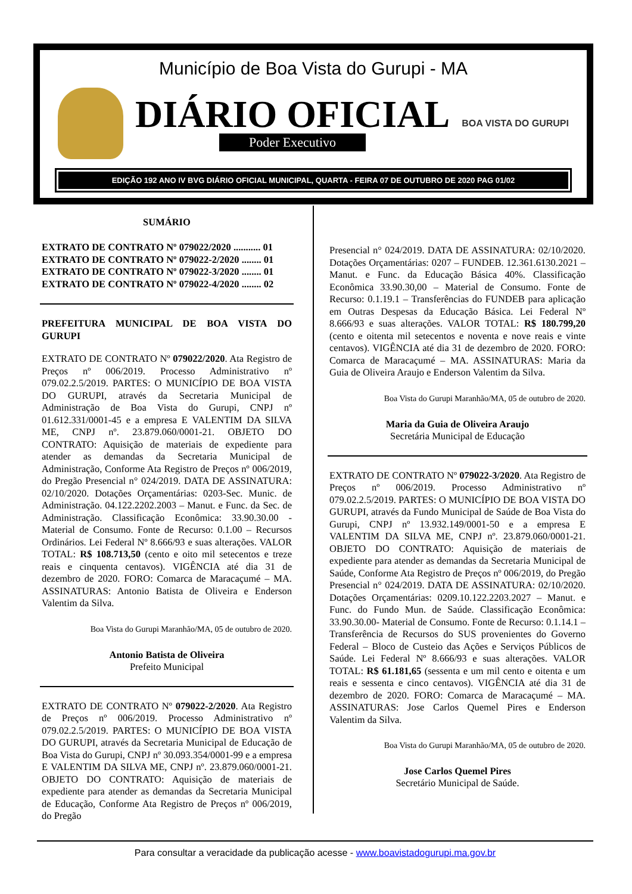Município de Boa Vista do Gurupi - MA
DIÁRIO OFICIAL
Poder Executivo
BOA VISTA DO GURUPI
EDIÇÃO 192 ANO IV BVG DIÁRIO OFICIAL MUNICIPAL, QUARTA - FEIRA 07 DE OUTUBRO DE 2020 PAG 01/02
SUMÁRIO
EXTRATO DE CONTRATO Nº 079022/2020 ........... 01
EXTRATO DE CONTRATO Nº 079022-2/2020 ........ 01
EXTRATO DE CONTRATO Nº 079022-3/2020 ........ 01
EXTRATO DE CONTRATO Nº 079022-4/2020 ........ 02
PREFEITURA MUNICIPAL DE BOA VISTA DO GURUPI
EXTRATO DE CONTRATO Nº 079022/2020. Ata Registro de Preços nº 006/2019. Processo Administrativo nº 079.02.2.5/2019. PARTES: O MUNICÍPIO DE BOA VISTA DO GURUPI, através da Secretaria Municipal de Administração de Boa Vista do Gurupi, CNPJ nº 01.612.331/0001-45 e a empresa E VALENTIM DA SILVA ME, CNPJ nº. 23.879.060/0001-21. OBJETO DO CONTRATO: Aquisição de materiais de expediente para atender as demandas da Secretaria Municipal de Administração, Conforme Ata Registro de Preços nº 006/2019, do Pregão Presencial n° 024/2019. DATA DE ASSINATURA: 02/10/2020. Dotações Orçamentárias: 0203-Sec. Munic. de Administração. 04.122.2202.2003 – Manut. e Func. da Sec. de Administração. Classificação Econômica: 33.90.30.00 - Material de Consumo. Fonte de Recurso: 0.1.00 – Recursos Ordinários. Lei Federal Nº 8.666/93 e suas alterações. VALOR TOTAL: R$ 108.713,50 (cento e oito mil setecentos e treze reais e cinquenta centavos). VIGÊNCIA até dia 31 de dezembro de 2020. FORO: Comarca de Maracaçumé – MA. ASSINATURAS: Antonio Batista de Oliveira e Enderson Valentim da Silva.
Boa Vista do Gurupi Maranhão/MA, 05 de outubro de 2020.
Antonio Batista de Oliveira
Prefeito Municipal
EXTRATO DE CONTRATO Nº 079022-2/2020. Ata Registro de Preços nº 006/2019. Processo Administrativo nº 079.02.2.5/2019. PARTES: O MUNICÍPIO DE BOA VISTA DO GURUPI, através da Secretaria Municipal de Educação de Boa Vista do Gurupi, CNPJ nº 30.093.354/0001-99 e a empresa E VALENTIM DA SILVA ME, CNPJ nº. 23.879.060/0001-21. OBJETO DO CONTRATO: Aquisição de materiais de expediente para atender as demandas da Secretaria Municipal de Educação, Conforme Ata Registro de Preços nº 006/2019, do Pregão
Presencial n° 024/2019. DATA DE ASSINATURA: 02/10/2020. Dotações Orçamentárias: 0207 – FUNDEB. 12.361.6130.2021 – Manut. e Func. da Educação Básica 40%. Classificação Econômica 33.90.30,00 – Material de Consumo. Fonte de Recurso: 0.1.19.1 – Transferências do FUNDEB para aplicação em Outras Despesas da Educação Básica. Lei Federal Nº 8.666/93 e suas alterações. VALOR TOTAL: R$ 180.799,20 (cento e oitenta mil setecentos e noventa e nove reais e vinte centavos). VIGÊNCIA até dia 31 de dezembro de 2020. FORO: Comarca de Maracaçumé – MA. ASSINATURAS: Maria da Guia de Oliveira Araujo e Enderson Valentim da Silva.
Boa Vista do Gurupi Maranhão/MA, 05 de outubro de 2020.
Maria da Guia de Oliveira Araujo
Secretária Municipal de Educação
EXTRATO DE CONTRATO Nº 079022-3/2020. Ata Registro de Preços nº 006/2019. Processo Administrativo nº 079.02.2.5/2019. PARTES: O MUNICÍPIO DE BOA VISTA DO GURUPI, através da Fundo Municipal de Saúde de Boa Vista do Gurupi, CNPJ nº 13.932.149/0001-50 e a empresa E VALENTIM DA SILVA ME, CNPJ nº. 23.879.060/0001-21. OBJETO DO CONTRATO: Aquisição de materiais de expediente para atender as demandas da Secretaria Municipal de Saúde, Conforme Ata Registro de Preços nº 006/2019, do Pregão Presencial n° 024/2019. DATA DE ASSINATURA: 02/10/2020. Dotações Orçamentárias: 0209.10.122.2203.2027 – Manut. e Func. do Fundo Mun. de Saúde. Classificação Econômica: 33.90.30.00- Material de Consumo. Fonte de Recurso: 0.1.14.1 – Transferência de Recursos do SUS provenientes do Governo Federal – Bloco de Custeio das Ações e Serviços Públicos de Saúde. Lei Federal Nº 8.666/93 e suas alterações. VALOR TOTAL: R$ 61.181,65 (sessenta e um mil cento e oitenta e um reais e sessenta e cinco centavos). VIGÊNCIA até dia 31 de dezembro de 2020. FORO: Comarca de Maracaçumé – MA. ASSINATURAS: Jose Carlos Quemel Pires e Enderson Valentim da Silva.
Boa Vista do Gurupi Maranhão/MA, 05 de outubro de 2020.
Jose Carlos Quemel Pires
Secretário Municipal de Saúde.
Para consultar a veracidade da publicação acesse - www.boavistadogurupi.ma.gov.br